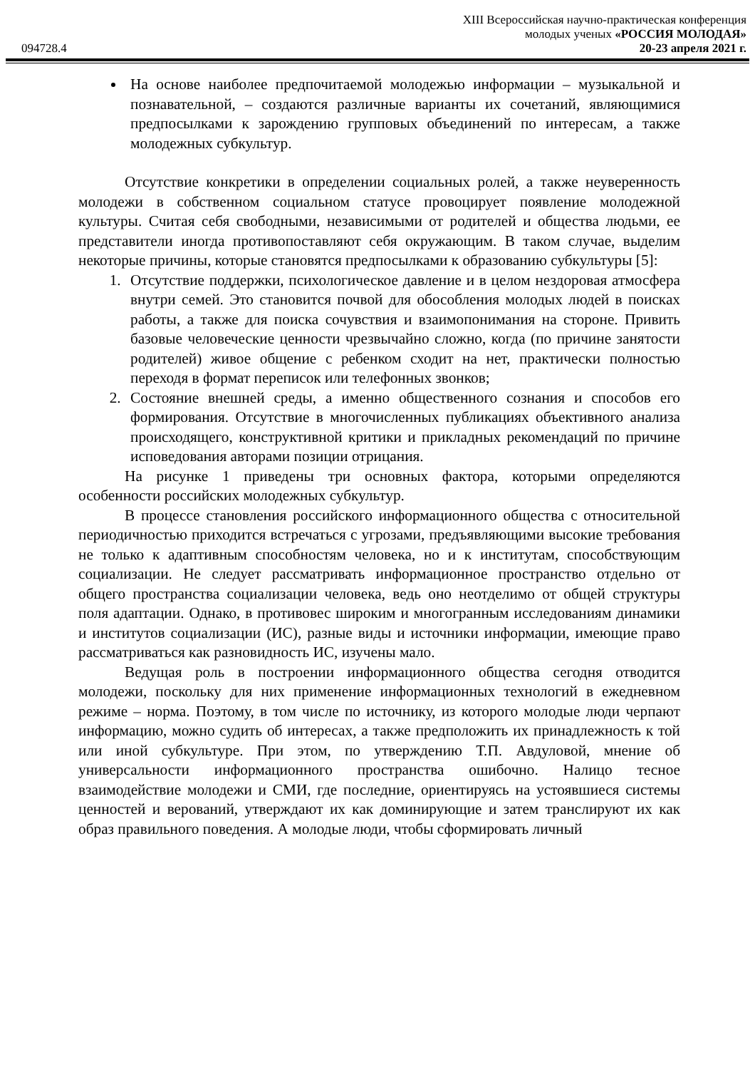XIII Всероссийская научно-практическая конференция
молодых ученых «РОССИЯ МОЛОДАЯ»
094728.4 20-23 апреля 2021 г.
На основе наиболее предпочитаемой молодежью информации – музыкальной и познавательной, – создаются различные варианты их сочетаний, являющимися предпосылками к зарождению групповых объединений по интересам, а также молодежных субкультур.
Отсутствие конкретики в определении социальных ролей, а также неуверенность молодежи в собственном социальном статусе провоцирует появление молодежной культуры. Считая себя свободными, независимыми от родителей и общества людьми, ее представители иногда противопоставляют себя окружающим. В таком случае, выделим некоторые причины, которые становятся предпосылками к образованию субкультуры [5]:
1. Отсутствие поддержки, психологическое давление и в целом нездоровая атмосфера внутри семей. Это становится почвой для обособления молодых людей в поисках работы, а также для поиска сочувствия и взаимопонимания на стороне. Привить базовые человеческие ценности чрезвычайно сложно, когда (по причине занятости родителей) живое общение с ребенком сходит на нет, практически полностью переходя в формат переписок или телефонных звонков;
2. Состояние внешней среды, а именно общественного сознания и способов его формирования. Отсутствие в многочисленных публикациях объективного анализа происходящего, конструктивной критики и прикладных рекомендаций по причине исповедования авторами позиции отрицания.
На рисунке 1 приведены три основных фактора, которыми определяются особенности российских молодежных субкультур.
В процессе становления российского информационного общества с относительной периодичностью приходится встречаться с угрозами, предъявляющими высокие требования не только к адаптивным способностям человека, но и к институтам, способствующим социализации. Не следует рассматривать информационное пространство отдельно от общего пространства социализации человека, ведь оно неотделимо от общей структуры поля адаптации. Однако, в противовес широким и многогранным исследованиям динамики и институтов социализации (ИС), разные виды и источники информации, имеющие право рассматриваться как разновидность ИС, изучены мало.
Ведущая роль в построении информационного общества сегодня отводится молодежи, поскольку для них применение информационных технологий в ежедневном режиме – норма. Поэтому, в том числе по источнику, из которого молодые люди черпают информацию, можно судить об интересах, а также предположить их принадлежность к той или иной субкультуре. При этом, по утверждению Т.П. Авдуловой, мнение об универсальности информационного пространства ошибочно. Налицо тесное взаимодействие молодежи и СМИ, где последние, ориентируясь на устоявшиеся системы ценностей и верований, утверждают их как доминирующие и затем транслируют их как образ правильного поведения. А молодые люди, чтобы сформировать личный